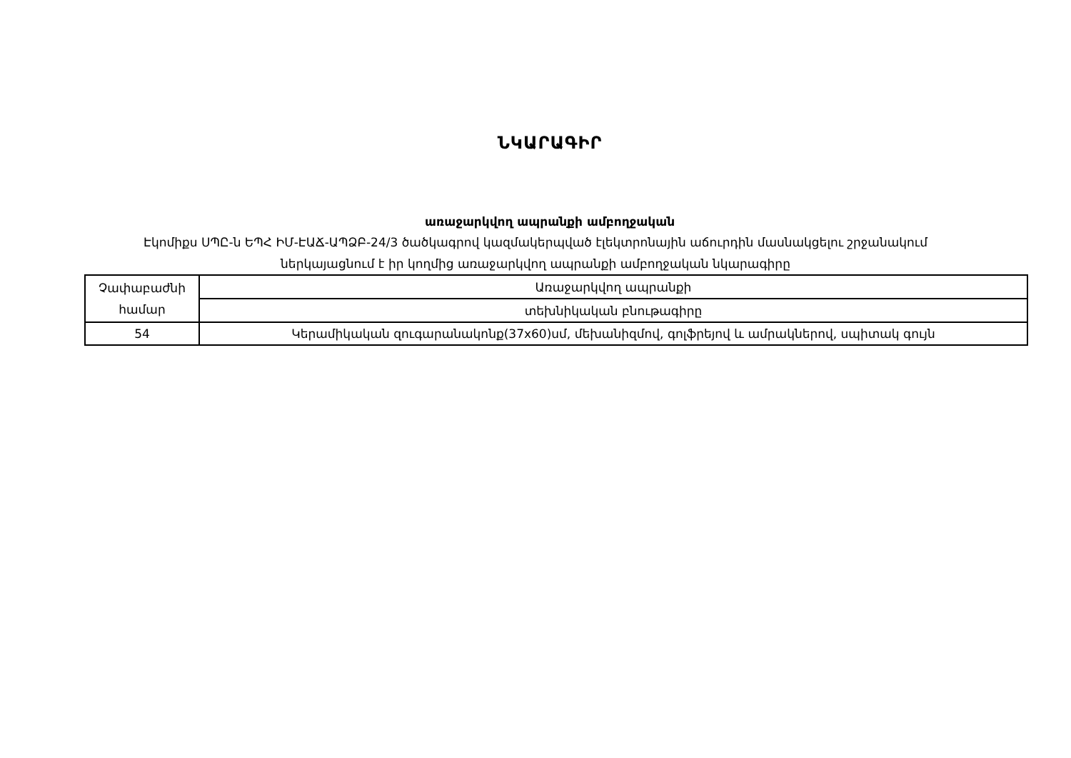ՆԿԱՐԱԳԻՐ
առաջարկվող ապրանքի ամբողջական
Էկոմիքս ՍՊԸ-ն ԵՊՀ ԻՄ-ԷԱՃ-ԱՊՁԲ-24/3 ծածկագրով կազմակերպված էլեկտրոնային աճուրդին մասնակցելու շրջանակում
ներկայացնում է իր կողմից առաջարկվող ապրանքի ամբողջական նկարագիրը
| Չափաբաժնի համար | Առաջարկվող ապրանքի |
| | տեխնիկական բնութագիրը |
| 54 | Կերամիկական զուգարանակոնք(37x60)սմ, մեխանիզմով, գոլֆրեյով և ամրակներով, սպիտակ գույն |